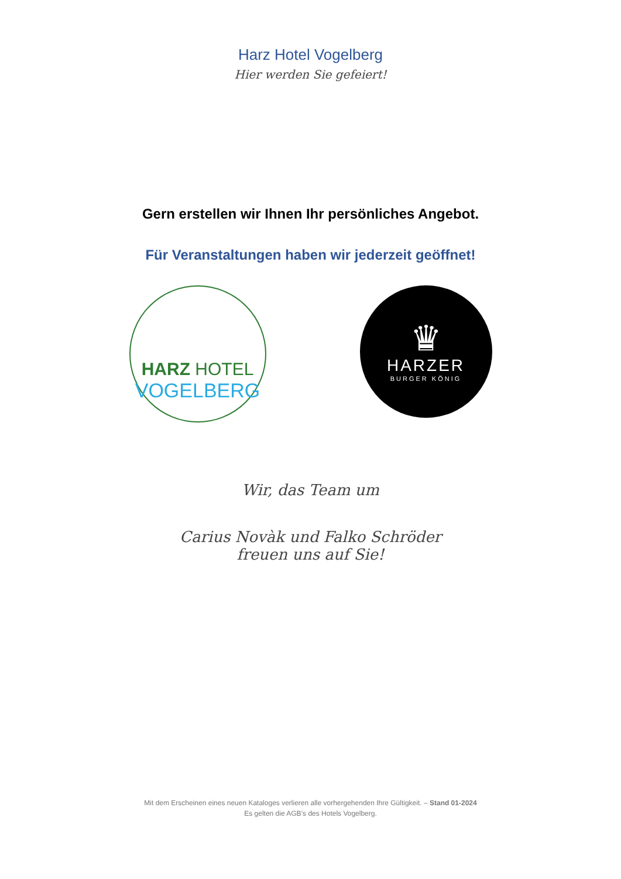Harz Hotel Vogelberg
Hier werden Sie gefeiert!
Gern erstellen wir Ihnen Ihr persönliches Angebot.
Für Veranstaltungen haben wir jederzeit geöffnet!
HARZ HOTEL
VOGELBERG
♛
HARZER
BURGER KÖNIG
Wir, das Team um
Carius Novàk und Falko Schröder
freuen uns auf Sie!
Mit dem Erscheinen eines neuen Kataloges verlieren alle vorhergehenden Ihre Gültigkeit. – Stand 01-2024
Es gelten die AGB’s des Hotels Vogelberg.